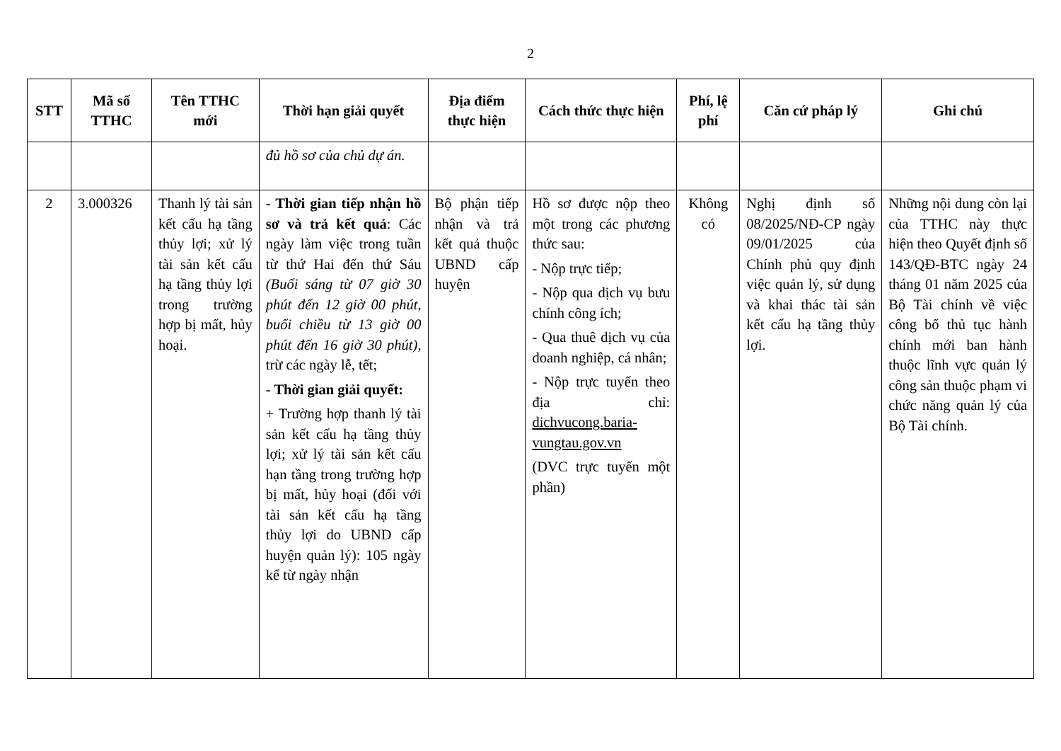2
| STT | Mã số TTHC | Tên TTHC mới | Thời hạn giải quyết | Địa điểm thực hiện | Cách thức thực hiện | Phí, lệ phí | Căn cứ pháp lý | Ghi chú |
| --- | --- | --- | --- | --- | --- | --- | --- | --- |
| | | | đủ hồ sơ của chủ dự án. | | | | | |
| 2 | 3.000326 | Thanh lý tài sản kết cấu hạ tầng thủy lợi; xử lý tài sản kết cấu hạ tầng thủy lợi trong trường hợp bị mất, hủy hoại. | - Thời gian tiếp nhận hồ sơ và trả kết quả : Các ngày làm việc trong tuần từ thứ Hai đến thứ Sáu (Buổi sáng từ 07 giờ 30 phút đến 12 giờ 00 phút, buổi chiều từ 13 giờ 00 phút đến 16 giờ 30 phút) , trừ các ngày lễ, tết; - Thời gian giải quyết: + Trường hợp thanh lý tài sản kết cấu hạ tầng thủy lợi; xử lý tài sản kết cấu hạn tầng trong trường hợp bị mất, hủy hoại (đối với tài sản kết cấu hạ tầng thủy lợi do UBND cấp huyện quản lý): 105 ngày kể từ ngày nhận | Bộ phận tiếp nhận và trả kết quả thuộc UBND cấp huyện | Hồ sơ được nộp theo một trong các phương thức sau: - Nộp trực tiếp; - Nộp qua dịch vụ bưu chính công ích; - Qua thuê dịch vụ của doanh nghiệp, cá nhân; - Nộp trực tuyến theo địa chỉ: dichvucong.baria-vungtau.gov.vn (DVC trực tuyến một phần) | Không có | Nghị định số 08/2025/NĐ-CP ngày 09/01/2025 của Chính phủ quy định việc quản lý, sử dụng và khai thác tài sản kết cấu hạ tầng thủy lợi. | Những nội dung còn lại của TTHC này thực hiện theo Quyết định số 143/QĐ-BTC ngày 24 tháng 01 năm 2025 của Bộ Tài chính về việc công bố thủ tục hành chính mới ban hành thuộc lĩnh vực quản lý công sản thuộc phạm vi chức năng quản lý của Bộ Tài chính. |